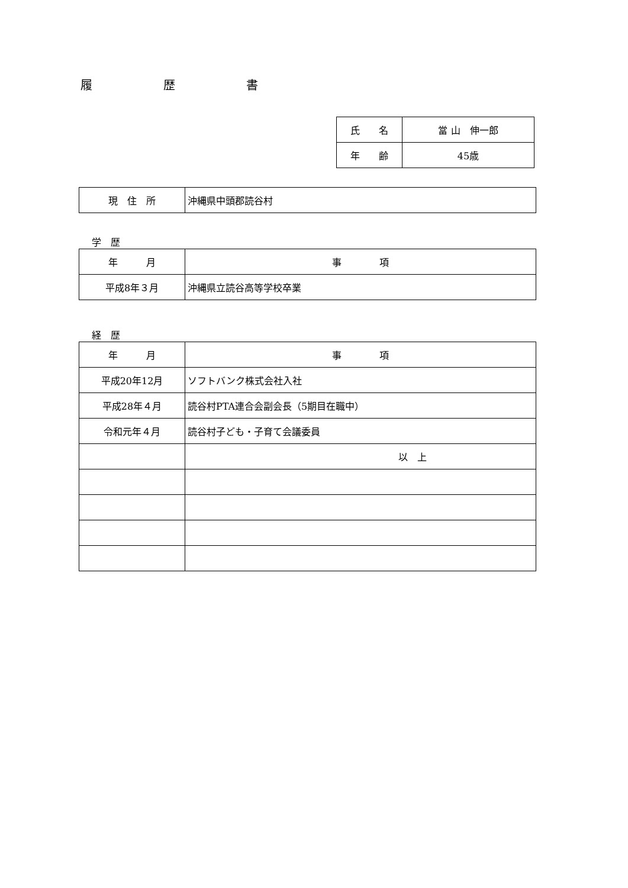履　　　　　　歴　　　　　　書
| 氏 名 | 當 山 伸一郎 |
| 年 齢 | 45歳 |
| 現 住 所 | 沖縄県中頭郡読谷村 |
学　歴
| 年 月 | 事 項 |
| 平成8年３月 | 沖縄県立読谷高等学校卒業 |
経　歴
| 年 月 | 事 項 |
| 平成20年12月 | ソフトバンク株式会社入社 |
| 平成28年４月 | 読谷村PTA連合会副会長（5期目在職中） |
| 令和元年４月 | 読谷村子ども・子育て会議委員 |
| | 以 上 |